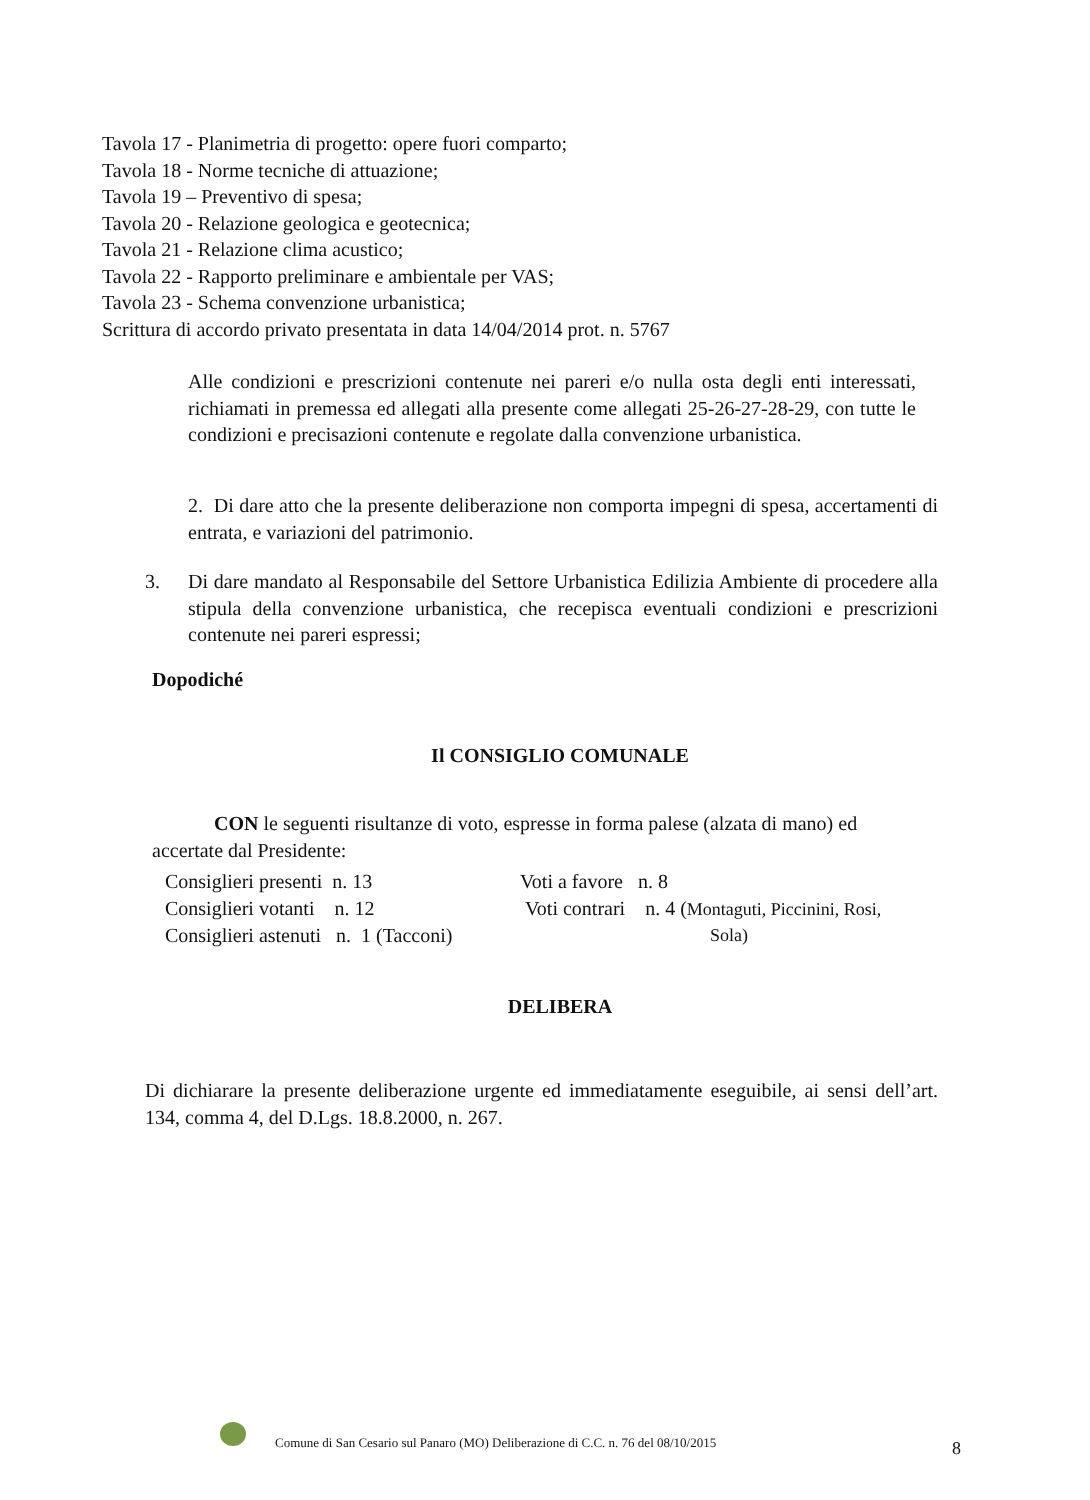Tavola 17 - Planimetria di progetto: opere fuori comparto;
Tavola 18 - Norme tecniche di attuazione;
Tavola 19 – Preventivo di spesa;
Tavola 20 - Relazione geologica e geotecnica;
Tavola 21 - Relazione clima acustico;
Tavola 22 - Rapporto preliminare e ambientale per VAS;
Tavola 23 - Schema convenzione urbanistica;
Scrittura di accordo privato presentata in data 14/04/2014 prot. n. 5767
Alle condizioni e prescrizioni contenute nei pareri e/o nulla osta degli enti interessati, richiamati in premessa ed allegati alla presente come allegati 25-26-27-28-29, con tutte le condizioni e precisazioni contenute e regolate dalla convenzione urbanistica.
2. Di dare atto che la presente deliberazione non comporta impegni di spesa, accertamenti di entrata, e variazioni del patrimonio.
3. Di dare mandato al Responsabile del Settore Urbanistica Edilizia Ambiente di procedere alla stipula della convenzione urbanistica, che recepisca eventuali condizioni e prescrizioni contenute nei pareri espressi;
Dopodiché
Il CONSIGLIO COMUNALE
CON le seguenti risultanze di voto, espresse in forma palese (alzata di mano) ed
accertate dal Presidente:
Consiglieri presenti n. 13 Voti a favore n. 8 Consiglieri votanti n. 12 Voti contrari n. 4 (Montaguti, Piccinini, Rosi, Consiglieri astenuti n. 1 (Tacconi) Sola)
DELIBERA
Di dichiarare la presente deliberazione urgente ed immediatamente eseguibile, ai sensi dell’art. 134, comma 4, del D.Lgs. 18.8.2000, n. 267.
Comune di San Cesario sul Panaro (MO) Deliberazione di C.C. n. 76 del 08/10/2015
8